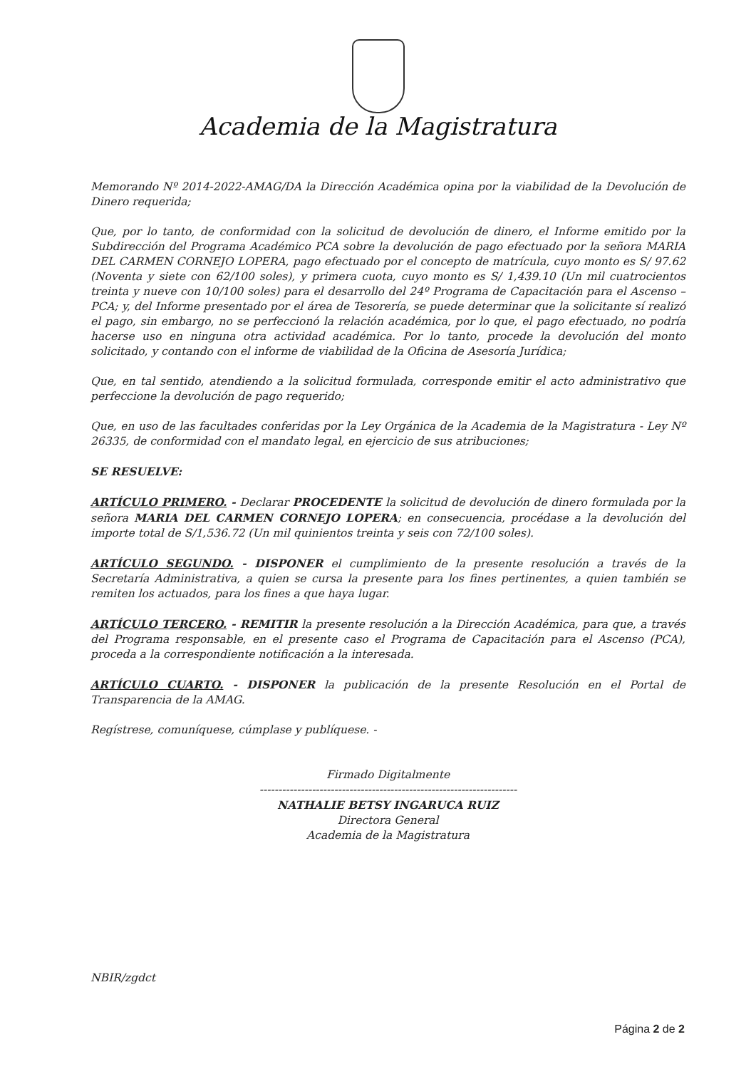Academia de la Magistratura
Memorando Nº 2014-2022-AMAG/DA la Dirección Académica opina por la viabilidad de la Devolución de Dinero requerida;
Que, por lo tanto, de conformidad con la solicitud de devolución de dinero, el Informe emitido por la Subdirección del Programa Académico PCA sobre la devolución de pago efectuado por la señora MARIA DEL CARMEN CORNEJO LOPERA, pago efectuado por el concepto de matrícula, cuyo monto es S/ 97.62 (Noventa y siete con 62/100 soles), y primera cuota, cuyo monto es S/ 1,439.10 (Un mil cuatrocientos treinta y nueve con 10/100 soles) para el desarrollo del 24º Programa de Capacitación para el Ascenso – PCA; y, del Informe presentado por el área de Tesorería, se puede determinar que la solicitante sí realizó el pago, sin embargo, no se perfeccionó la relación académica, por lo que, el pago efectuado, no podría hacerse uso en ninguna otra actividad académica. Por lo tanto, procede la devolución del monto solicitado, y contando con el informe de viabilidad de la Oficina de Asesoría Jurídica;
Que, en tal sentido, atendiendo a la solicitud formulada, corresponde emitir el acto administrativo que perfeccione la devolución de pago requerido;
Que, en uso de las facultades conferidas por la Ley Orgánica de la Academia de la Magistratura - Ley Nº 26335, de conformidad con el mandato legal, en ejercicio de sus atribuciones;
SE RESUELVE:
ARTÍCULO PRIMERO. - Declarar PROCEDENTE la solicitud de devolución de dinero formulada por la señora MARIA DEL CARMEN CORNEJO LOPERA; en consecuencia, procédase a la devolución del importe total de S/1,536.72 (Un mil quinientos treinta y seis con 72/100 soles).
ARTÍCULO SEGUNDO. - DISPONER el cumplimiento de la presente resolución a través de la Secretaría Administrativa, a quien se cursa la presente para los fines pertinentes, a quien también se remiten los actuados, para los fines a que haya lugar.
ARTÍCULO TERCERO. - REMITIR la presente resolución a la Dirección Académica, para que, a través del Programa responsable, en el presente caso el Programa de Capacitación para el Ascenso (PCA), proceda a la correspondiente notificación a la interesada.
ARTÍCULO CUARTO. - DISPONER la publicación de la presente Resolución en el Portal de Transparencia de la AMAG.
Regístrese, comuníquese, cúmplase y publíquese. -
Firmado Digitalmente
---------------------------------------------------------------------
NATHALIE BETSY INGARUCA RUIZ
Directora General
Academia de la Magistratura
NBIR/zgdct
Página 2 de 2